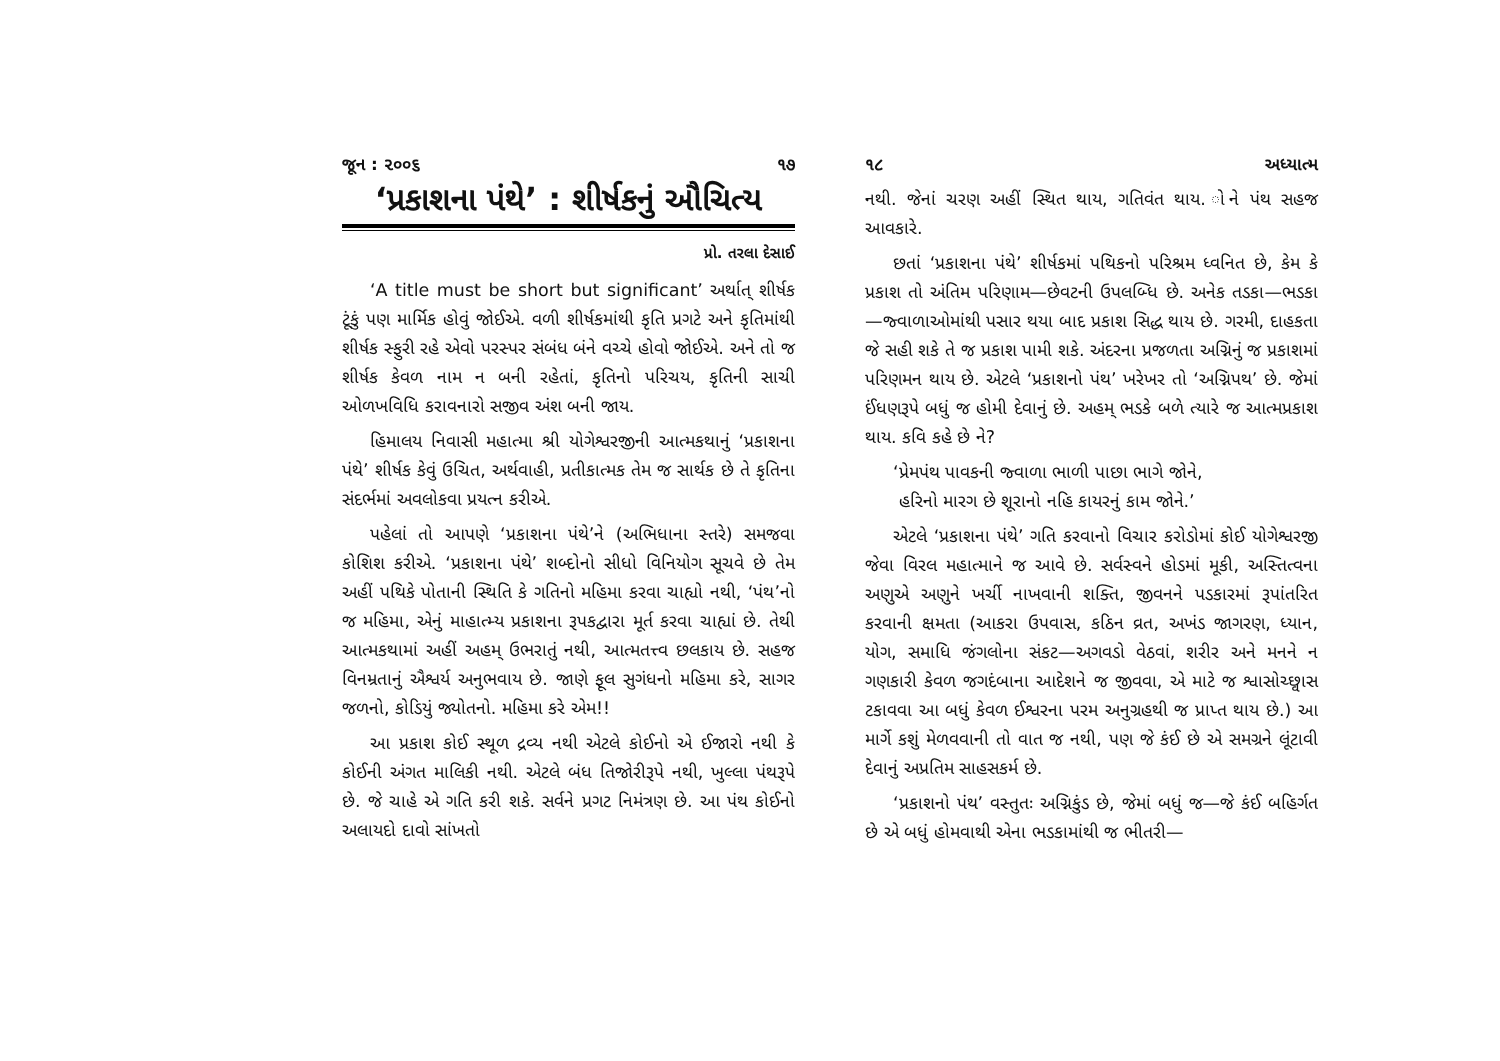જૂન : ૨૦૦૬ ૧૭
‘પ્રકાશના પંથે’ : શીર્ષકનું ઔચિત્ય
પ્રો. તરલા દેસાઈ
‘A title must be short but significant’ અર્થાત્ શીર્ષક ટૂંકું પણ માર્મિક હોવું જોઈએ. વળી શીર્ષકમાંથી કૃતિ પ્રગટે અને કૃતિમાંથી શીર્ષક સ્ફુરી રહે એવો પરસ્પર સંબંધ બંને વચ્ચે હોવો જોઈએ. અને તો જ શીર્ષક કેવળ નામ ન બની રહેતાં, કૃતિનો પરિચય, કૃતિની સાચી ઓળખવિધિ કરાવનારો સજીવ અંશ બની જાય.
હિમાલય નિવાસી મહાત્મા શ્રી યોગેશ્વરજીની આત્મકથાનું ‘પ્રકાશના પંથે’ શીર્ષક કેવું ઉચિત, અર્થવાહી, પ્રતીકાત્મક તેમ જ સાર્થક છે તે કૃતિના સંદર્ભમાં અવલોકવા પ્રયત્ન કરીએ.
પહેલાં તો આપણે ‘પ્રકાશના પંથે’ને (અભિધાના સ્તરે) સમજવા કોશિશ કરીએ. ‘પ્રકાશના પંથે’ શબ્દોનો સીધો વિનિયોગ સૂચવે છે તેમ અહીં પથિકે પોતાની સ્થિતિ કે ગતિનો મહિમા કરવા ચાહ્યો નથી, ‘પંથ’નો જ મહિમા, એનું માહાત્મ્ય પ્રકાશના રૂપકદ્વારા મૂર્ત કરવા ચાહ્યાં છે. તેથી આત્મકથામાં અહીં અહમ્ ઉભરાતું નથી, આત્મતત્ત્વ છલકાય છે. સહજ વિનમ્રતાનું ઐશ્વર્ય અનુભવાય છે. જાણે ફૂલ સુગંધનો મહિમા કરે, સાગર જળનો, કોડિયું જ્યોતનો. મહિમા કરે એમ!!
આ પ્રકાશ કોઈ સ્થૂળ દ્રવ્ય નથી એટલે કોઈનો એ ઈજારો નથી કે કોઈની અંગત માલિકી નથી. એટલે બંધ તિજોરીરૂપે નથી, ખુલ્લા પંથરૂપે છે. જે ચાહે એ ગતિ કરી શકે. સર્વને પ્રગટ નિમંત્રણ છે. આ પંથ કોઈનો અલાયદો દાવો સાંખતો
૧૮ અધ્યાત્મ
નથી. જેનાં ચરણ અહીં સ્થિત થાય, ગતિવંત થાય. ોને પંથ સહજ આવકારે.
છતાં ‘પ્રકાશના પંથે’ શીર્ષકમાં પથિકનો પરિશ્રમ ધ્વનિત છે, કેમ કે પ્રકાશ તો અંતિમ પરિણામ—છેવટની ઉપલબ્ધિ છે. અનેક તડકા—ભડકા—જ્વાળાઓમાંથી પસાર થયા બાદ પ્રકાશ સિદ્ધ થાય છે. ગરમી, દાહકતા જે સહી શકે તે જ પ્રકાશ પામી શકે. અંદરના પ્રજળતા અગ્નિનું જ પ્રકાશમાં પરિણમન થાય છે. એટલે ‘પ્રકાશનો પંથ’ ખરેખર તો ‘અગ્નિપથ’ છે. જેમાં ઈંધણરૂપે બધું જ હોમી દેવાનું છે. અહમ્ ભડકે બળે ત્યારે જ આત્મપ્રકાશ થાય. કવિ કહે છે ને?
‘પ્રેમપંથ પાવકની જ્વાળા ભાળી પાછા ભાગે જોને,
હરિનો મારગ છે શૂરાનો નહિ કાયરનું કામ જોને.’
એટલે ‘પ્રકાશના પંથે’ ગતિ કરવાનો વિચાર કરોડોમાં કોઈ યોગેશ્વરજી જેવા વિરલ મહાત્માને જ આવે છે. સર્વસ્વને હોડમાં મૂકી, અસ્તિત્વના અણુએ અણુને ખર્ચી નાખવાની શક્તિ, જીવનને પડકારમાં રૂપાંતરિત કરવાની ક્ષમતા (આકરા ઉપવાસ, કઠિન વ્રત, અખંડ જાગરણ, ધ્યાન, યોગ, સમાધિ જંગલોના સંકટ—અગવડો વેઠવાં, શરીર અને મનને ન ગણકારી કેવળ જગદંબાના આદેશને જ જીવવા, એ માટે જ શ્વાસોચ્છ્વાસ ટકાવવા આ બધું કેવળ ઈશ્વરના પરમ અનુગ્રહથી જ પ્રાપ્ત થાય છે.) આ માર્ગે કશું મેળવવાની તો વાત જ નથી, પણ જે કંઈ છે એ સમગ્રને લૂંટાવી દેવાનું અપ્રતિમ સાહસકર્મ છે.
‘પ્રકાશનો પંથ’ વસ્તુતઃ અગ્નિકુંડ છે, જેમાં બધું જ—જે કંઈ બહિર્ગત છે એ બધું હોમવાથી એના ભડકામાંથી જ ભીતરી—